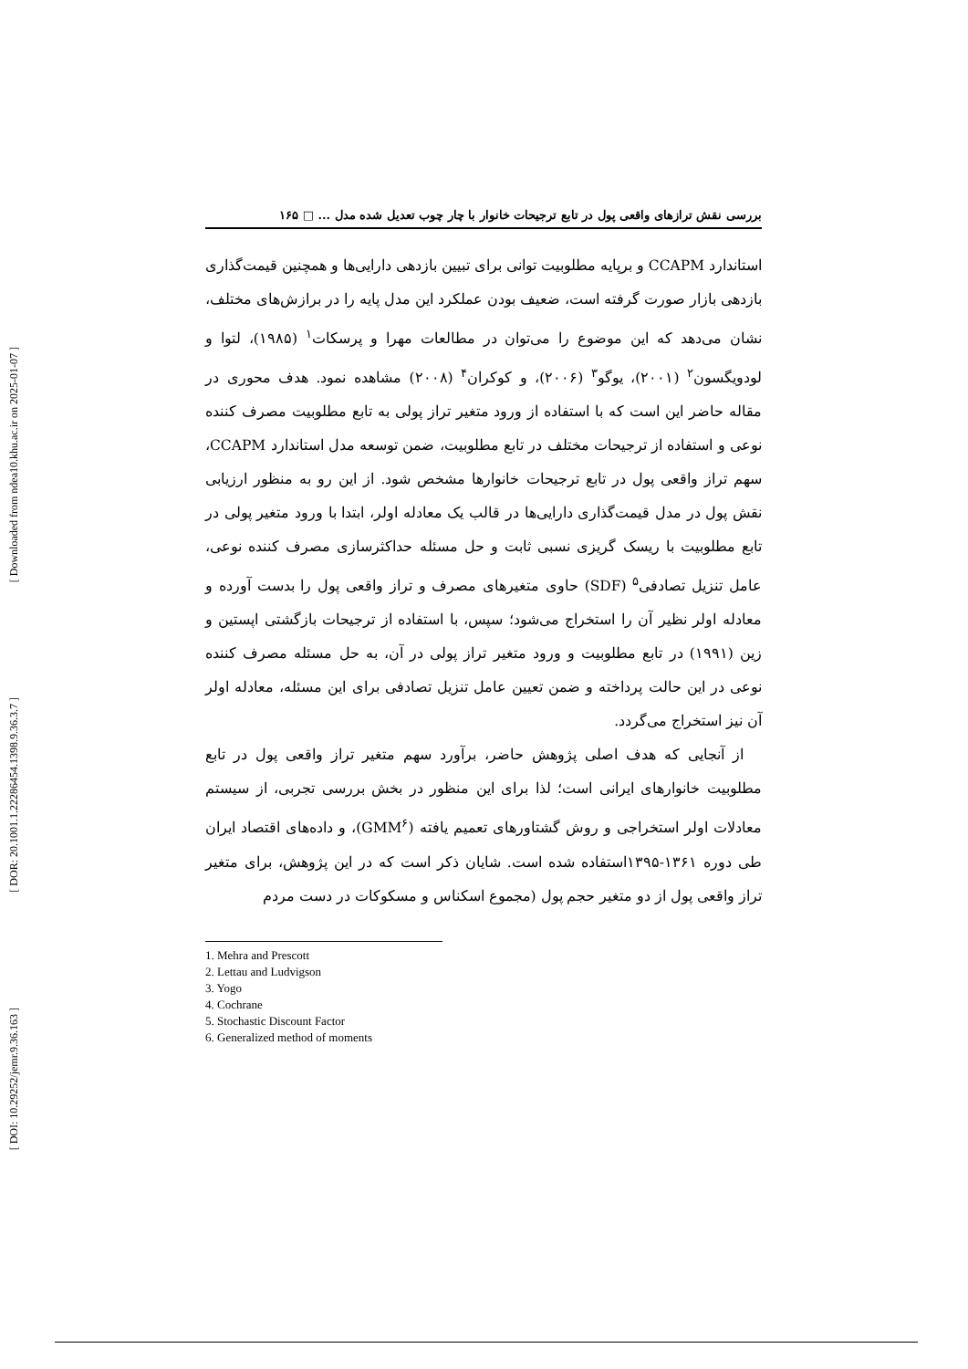[ Downloaded from ndea10.khu.ac.ir on 2025-01-07 ]
[ DOR: 20.1001.1.22286454.1398.9.36.3.7 ]
[ DOI: 10.29252/jemr.9.36.163 ]
بررسی نقش ترازهای واقعی پول در تابع ترجیحات خانوار با چار چوب تعدیل شده مدل ... □ ۱۶۵
استاندارد CCAPM و برپایه مطلوبیت توانی برای تبیین بازدهی دارایی‌ها و همچنین قیمت‌گذاری بازدهی بازار صورت گرفته است، ضعیف بودن عملکرد این مدل پایه را در برازش‌های مختلف، نشان می‌دهد که این موضوع را می‌توان در مطالعات مهرا و پرسکات<sup>۱</sup> (۱۹۸۵)، لتوا و لودویگسون<sup>۲</sup> (۲۰۰۱)، یوگو<sup>۳</sup> (۲۰۰۶)، و کوکران<sup>۴</sup> (۲۰۰۸) مشاهده نمود. هدف محوری در مقاله حاضر این است که با استفاده از ورود متغیر تراز پولی به تابع مطلوبیت مصرف کننده نوعی و استفاده از ترجیحات مختلف در تابع مطلوبیت، ضمن توسعه مدل استاندارد CCAPM، سهم تراز واقعی پول در تابع ترجیحات خانوارها مشخص شود. از این رو به منظور ارزیابی نقش پول در مدل قیمت‌گذاری دارایی‌ها در قالب یک معادله اولر، ابتدا با ورود متغیر پولی در تابع مطلوبیت با ریسک گریزی نسبی ثابت و حل مسئله حداکثرسازی مصرف کننده نوعی، عامل تنزیل تصادفی<sup>۵</sup> (SDF) حاوی متغیرهای مصرف و تراز واقعی پول را بدست آورده و معادله اولر نظیر آن را استخراج می‌شود؛ سپس، با استفاده از ترجیحات بازگشتی اپستین و زین (۱۹۹۱) در تابع مطلوبیت و ورود متغیر تراز پولی در آن، به حل مسئله مصرف کننده نوعی در این حالت پرداخته و ضمن تعیین عامل تنزیل تصادفی برای این مسئله، معادله اولر آن نیز استخراج می‌گردد.
از آنجایی که هدف اصلی پژوهش حاضر، برآورد سهم متغیر تراز واقعی پول در تابع مطلوبیت خانوارهای ایرانی است؛ لذا برای این منظور در بخش بررسی تجربی، از سیستم معادلات اولر استخراجی و روش گشتاورهای تعمیم یافته (GMM<sup>۶</sup>)، و داده‌های اقتصاد ایران طی دوره ۱۳۶۱-۱۳۹۵استفاده شده است. شایان ذکر است که در این پژوهش، برای متغیر تراز واقعی پول از دو متغیر حجم پول (مجموع اسکناس و مسکوکات در دست مردم
1. Mehra and Prescott
2. Lettau and Ludvigson
3. Yogo
4. Cochrane
5. Stochastic Discount Factor
6. Generalized method of moments